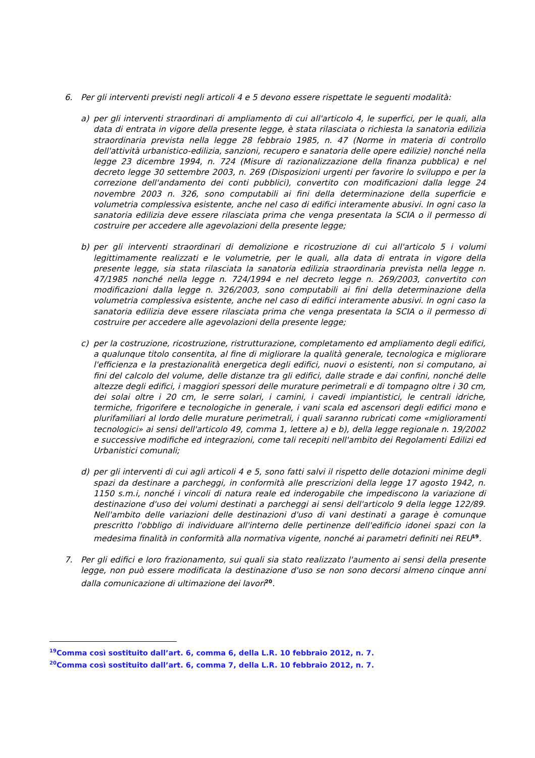6. Per gli interventi previsti negli articoli 4 e 5 devono essere rispettate le seguenti modalità:
a) per gli interventi straordinari di ampliamento di cui all'articolo 4, le superfici, per le quali, alla data di entrata in vigore della presente legge, è stata rilasciata o richiesta la sanatoria edilizia straordinaria prevista nella legge 28 febbraio 1985, n. 47 (Norme in materia di controllo dell'attività urbanistico-edilizia, sanzioni, recupero e sanatoria delle opere edilizie) nonché nella legge 23 dicembre 1994, n. 724 (Misure di razionalizzazione della finanza pubblica) e nel decreto legge 30 settembre 2003, n. 269 (Disposizioni urgenti per favorire lo sviluppo e per la correzione dell'andamento dei conti pubblici), convertito con modificazioni dalla legge 24 novembre 2003 n. 326, sono computabili ai fini della determinazione della superficie e volumetria complessiva esistente, anche nel caso di edifici interamente abusivi. In ogni caso la sanatoria edilizia deve essere rilasciata prima che venga presentata la SCIA o il permesso di costruire per accedere alle agevolazioni della presente legge;
b) per gli interventi straordinari di demolizione e ricostruzione di cui all'articolo 5 i volumi legittimamente realizzati e le volumetrie, per le quali, alla data di entrata in vigore della presente legge, sia stata rilasciata la sanatoria edilizia straordinaria prevista nella legge n. 47/1985 nonché nella legge n. 724/1994 e nel decreto legge n. 269/2003, convertito con modificazioni dalla legge n. 326/2003, sono computabili ai fini della determinazione della volumetria complessiva esistente, anche nel caso di edifici interamente abusivi. In ogni caso la sanatoria edilizia deve essere rilasciata prima che venga presentata la SCIA o il permesso di costruire per accedere alle agevolazioni della presente legge;
c) per la costruzione, ricostruzione, ristrutturazione, completamento ed ampliamento degli edifici, a qualunque titolo consentita, al fine di migliorare la qualità generale, tecnologica e migliorare l'efficienza e la prestazionalità energetica degli edifici, nuovi o esistenti, non si computano, ai fini del calcolo del volume, delle distanze tra gli edifici, dalle strade e dai confini, nonché delle altezze degli edifici, i maggiori spessori delle murature perimetrali e di tompagno oltre i 30 cm, dei solai oltre i 20 cm, le serre solari, i camini, i cavedi impiantistici, le centrali idriche, termiche, frigorifere e tecnologiche in generale, i vani scala ed ascensori degli edifici mono e plurifamiliari al lordo delle murature perimetrali, i quali saranno rubricati come «miglioramenti tecnologici» ai sensi dell'articolo 49, comma 1, lettere a) e b), della legge regionale n. 19/2002 e successive modifiche ed integrazioni, come tali recepiti nell'ambito dei Regolamenti Edilizi ed Urbanistici comunali;
d) per gli interventi di cui agli articoli 4 e 5, sono fatti salvi il rispetto delle dotazioni minime degli spazi da destinare a parcheggi, in conformità alle prescrizioni della legge 17 agosto 1942, n. 1150 s.m.i, nonché i vincoli di natura reale ed inderogabile che impediscono la variazione di destinazione d'uso dei volumi destinati a parcheggi ai sensi dell'articolo 9 della legge 122/89. Nell'ambito delle variazioni delle destinazioni d'uso di vani destinati a garage è comunque prescritto l'obbligo di individuare all'interno delle pertinenze dell'edificio idonei spazi con la medesima finalità in conformità alla normativa vigente, nonché ai parametri definiti nei REU<sup>19</sup>.
7. Per gli edifici e loro frazionamento, sui quali sia stato realizzato l'aumento ai sensi della presente legge, non può essere modificata la destinazione d'uso se non sono decorsi almeno cinque anni dalla comunicazione di ultimazione dei lavori<sup>20</sup>.
<sup>19</sup> Comma così sostituito dall’art. 6, comma 6, della L.R. 10 febbraio 2012, n. 7.
<sup>20</sup> Comma così sostituito dall’art. 6, comma 7, della L.R. 10 febbraio 2012, n. 7.